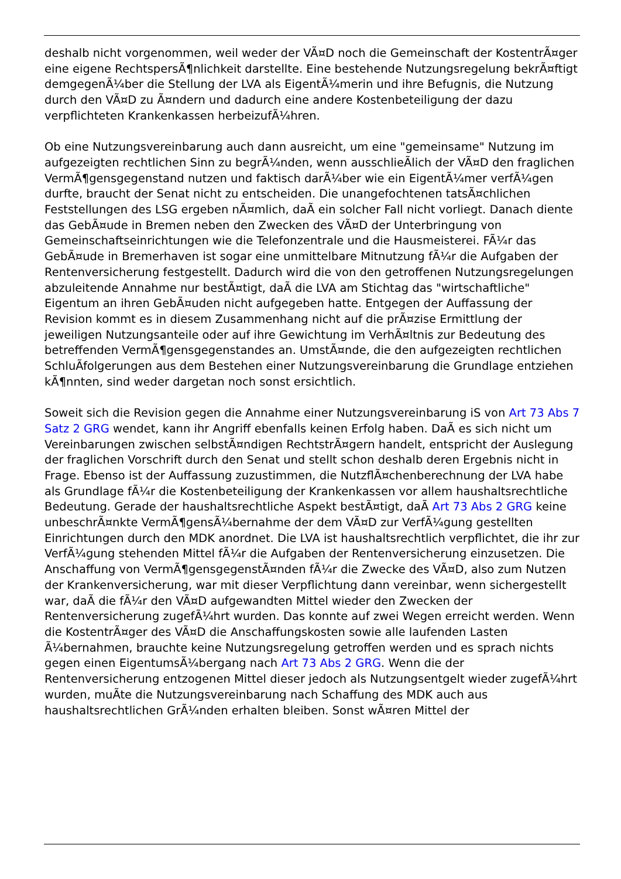deshalb nicht vorgenommen, weil weder der VÃ¤D noch die Gemeinschaft der KostentrÃ¤ger eine eigene RechtspersÃ¶nlichkeit darstellte. Eine bestehende Nutzungsregelung bekrÃ¤ftigt demgegenÃ¼ber die Stellung der LVA als EigentÃ¼merin und ihre Befugnis, die Nutzung durch den VÃ¤D zu Ã¤ndern und dadurch eine andere Kostenbeteiligung der dazu verpflichteten Krankenkassen herbeizufÃ¼hren.
Ob eine Nutzungsvereinbarung auch dann ausreicht, um eine "gemeinsame" Nutzung im aufgezeigten rechtlichen Sinn zu begrÃ¼nden, wenn ausschlieÃlich der VÃ¤D den fraglichen VermÃ¶gensgegenstand nutzen und faktisch darÃ¼ber wie ein EigentÃ¼mer verfÃ¼gen durfte, braucht der Senat nicht zu entscheiden. Die unangefochtenen tatsÃ¤chlichen Feststellungen des LSG ergeben nÃ¤mlich, daÃ ein solcher Fall nicht vorliegt. Danach diente das GebÃ¤ude in Bremen neben den Zwecken des VÃ¤D der Unterbringung von Gemeinschaftseinrichtungen wie die Telefonzentrale und die Hausmeisterei. FÃ¼r das GebÃ¤ude in Bremerhaven ist sogar eine unmittelbare Mitnutzung fÃ¼r die Aufgaben der Rentenversicherung festgestellt. Dadurch wird die von den getroffenen Nutzungsregelungen abzuleitende Annahme nur bestÃ¤tigt, daÃ die LVA am Stichtag das "wirtschaftliche" Eigentum an ihren GebÃ¤uden nicht aufgegeben hatte. Entgegen der Auffassung der Revision kommt es in diesem Zusammenhang nicht auf die prÃ¤zise Ermittlung der jeweiligen Nutzungsanteile oder auf ihre Gewichtung im VerhÃ¤ltnis zur Bedeutung des betreffenden VermÃ¶gensgegenstandes an. UmstÃ¤nde, die den aufgezeigten rechtlichen SchluÃfolgerungen aus dem Bestehen einer Nutzungsvereinbarung die Grundlage entziehen kÃ¶nnten, sind weder dargetan noch sonst ersichtlich.
Soweit sich die Revision gegen die Annahme einer Nutzungsvereinbarung iS von Art 73 Abs 7 Satz 2 GRG wendet, kann ihr Angriff ebenfalls keinen Erfolg haben. DaÃ es sich nicht um Vereinbarungen zwischen selbstÃ¤ndigen RechtstrÃ¤gern handelt, entspricht der Auslegung der fraglichen Vorschrift durch den Senat und stellt schon deshalb deren Ergebnis nicht in Frage. Ebenso ist der Auffassung zuzustimmen, die NutzflÃ¤chenberechnung der LVA habe als Grundlage fÃ¼r die Kostenbeteiligung der Krankenkassen vor allem haushaltsrechtliche Bedeutung. Gerade der haushaltsrechtliche Aspekt bestÃ¤tigt, daÃ Art 73 Abs 2 GRG keine unbeschrÃ¤nkte VermÃ¶gensÃ¼bernahme der dem VÃ¤D zur VerfÃ¼gung gestellten Einrichtungen durch den MDK anordnet. Die LVA ist haushaltsrechtlich verpflichtet, die ihr zur VerfÃ¼gung stehenden Mittel fÃ¼r die Aufgaben der Rentenversicherung einzusetzen. Die Anschaffung von VermÃ¶gensgegenstÃ¤nden fÃ¼r die Zwecke des VÃ¤D, also zum Nutzen der Krankenversicherung, war mit dieser Verpflichtung dann vereinbar, wenn sichergestellt war, daÃ die fÃ¼r den VÃ¤D aufgewandten Mittel wieder den Zwecken der Rentenversicherung zugefÃ¼hrt wurden. Das konnte auf zwei Wegen erreicht werden. Wenn die KostentrÃ¤ger des VÃ¤D die Anschaffungskosten sowie alle laufenden Lasten Ã¼bernahmen, brauchte keine Nutzungsregelung getroffen werden und es sprach nichts gegen einen EigentumsÃ¼bergang nach Art 73 Abs 2 GRG. Wenn die der Rentenversicherung entzogenen Mittel dieser jedoch als Nutzungsentgelt wieder zugefÃ¼hrt wurden, muÃte die Nutzungsvereinbarung nach Schaffung des MDK auch aus haushaltsrechtlichen GrÃ¼nden erhalten bleiben. Sonst wÃ¤ren Mittel der